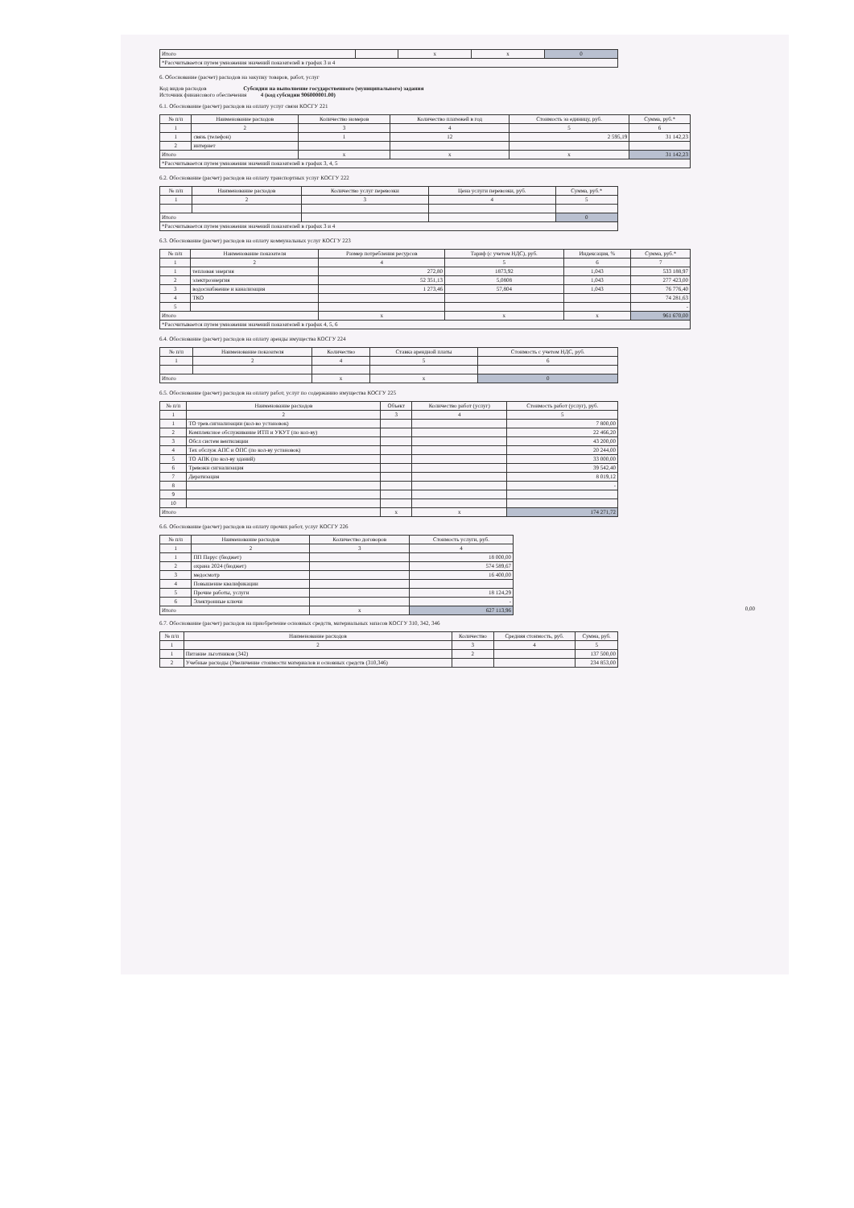| Итого | | x | x | 0 |
| *Рассчитывается путем умножения значений показателей в графах 3 и 4 | | | | |
6. Обоснование (расчет) расходов на закупку товаров, работ, услуг
Код видов расходов Субсидии на выполнение государственного (муниципального) задания
Источник финансового обеспечения 4 (код субсидии 906000001.00)
6.1. Обоснование (расчет) расходов на оплату услуг связи КОСГУ 221
| № п/п | Наименование расходов | Количество номеров | Количество платежей в год | Стоимость за единицу, руб. | Сумма, руб.* |
| --- | --- | --- | --- | --- | --- |
| 1 | 2 | 3 | 4 | 5 | 6 |
| 1 | связь (телефон) | 1 | 12 | 2 595,19 | 31 142,23 |
| 2 | интернет | | | | |
| Итого | | x | x | x | 31 142,23 |
| *Рассчитывается путем умножения значений показателей в графах 3, 4, 5 | | | | | |
6.2. Обоснование (расчет) расходов на оплату транспортных услуг КОСГУ 222
| № п/п | Наименование расходов | Количество услуг перевозки | Цена услуги перевозки, руб. | Сумма, руб.* |
| --- | --- | --- | --- | --- |
| 1 | 2 | 3 | 4 | 5 |
| Итого | | | | 0 |
| *Рассчитывается путем умножения значений показателей в графах 3 и 4 | | | | |
6.3. Обоснование (расчет) расходов на оплату коммунальных услуг КОСГУ 223
| № п/п | Наименование показателя | Размер потребления ресурсов | Тариф (с учетом НДС), руб. | Индексация, % | Сумма, руб.* |
| --- | --- | --- | --- | --- | --- |
| 1 | 2 | 4 | 5 | 6 | 7 |
| 1 | тепловая энергия | 272,80 | 1873,92 | 1,043 | 533 188,97 |
| 2 | электроэнергия | 52 351,13 | 5,0808 | 1,043 | 277 423,00 |
| 3 | водоснабжение и канализация | 1 273,46 | 57,804 | 1,043 | 76 776,40 |
| 4 | ТКО | | | | 74 281,63 |
| 5 | | | | | - |
| Итого | | x | x | x | 961 670,00 |
| *Рассчитывается путем умножения значений показателей в графах 4, 5, 6 | | | | | |
6.4. Обоснование (расчет) расходов на оплату аренды имущества КОСГУ 224
| № п/п | Наименование показателя | Количество | Ставка арендной платы | Стоимость с учетом НДС, руб. |
| --- | --- | --- | --- | --- |
| 1 | 2 | 4 | 5 | 6 |
| Итого | | x | x | 0 |
6.5. Обоснование (расчет) расходов на оплату работ, услуг по содержанию имущества КОСГУ 225
| № п/п | Наименование расходов | Объект | Количество работ (услуг) | Стоимость работ (услуг), руб. |
| --- | --- | --- | --- | --- |
| 1 | 2 | 3 | 4 | 5 |
| 1 | ТО трев.сигнализации (кол-во установок) | | | 7 800,00 |
| 2 | Комплексное обслуживание ИТП и УКУТ (по кол-ву) | | | 22 466,20 |
| 3 | Обсл систем вентиляции | | | 43 200,00 |
| 4 | Тех обслуж АПС и ОПС (по кол-ву установок) | | | 20 244,00 |
| 5 | ТО АПК (по кол-ву зданий) | | | 33 000,00 |
| 6 | Тревожн сигнализация | | | 39 542,40 |
| 7 | Дератизация | | | 8 019,12 |
| 8 | | | | - |
| 9 | | | | |
| 10 | | | | |
| Итого | | x | x | 174 271,72 |
6.6. Обоснование (расчет) расходов на оплату прочих работ, услуг КОСГУ 226
| № п/п | Наименование расходов | Количество договоров | Стоимость услуги, руб. |
| --- | --- | --- | --- |
| 1 | 2 | 3 | 4 |
| 1 | ПП Парус (бюджет) | | 18 000,00 |
| 2 | охрана 2024 (бюджет) | | 574 589,67 |
| 3 | медосмотр | | 16 400,00 |
| 4 | Повышение квалификации | | |
| 5 | Прочие работы, услуги | | 18 124,29 |
| 6 | Электронные ключи | | - |
| Итого | | x | 627 113,96 |
0,00
6.7. Обоснование (расчет) расходов на приобретение основных средств, материальных запасов КОСГУ 310, 342, 346
| № п/п | Наименование расходов | Количество | Средняя стоимость, руб. | Сумма, руб. |
| --- | --- | --- | --- | --- |
| 1 | 2 | 3 | 4 | 5 |
| 1 | Питание льготников (342) | 2 | | 137 500,00 |
| 2 | Учебные расходы (Увеличение стоимости материалов и основных средств (310,346) | | | 234 853,00 |